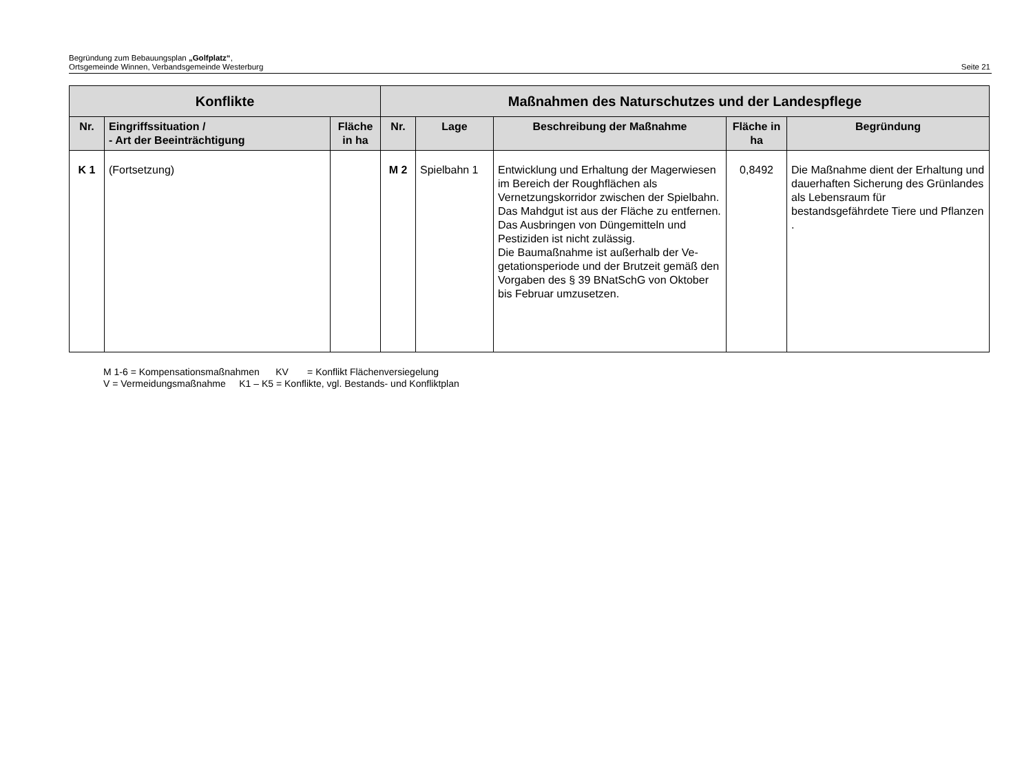Begründung zum Bebauungsplan „Golfplatz“,
Ortsgemeinde Winnen, Verbandsgemeinde Westerburg
Seite 21
| Konflikte | | | Maßnahmen des Naturschutzes und der Landespflege | | | | |
| --- | --- | --- | --- | --- | --- | --- | --- |
| Nr. | Eingriffssituation / - Art der Beeinträchtigung | Fläche in ha | Nr. | Lage | Beschreibung der Maßnahme | Fläche in ha | Begründung |
| K 1 | (Fortsetzung) | | M 2 | Spielbahn 1 | Entwicklung und Erhaltung der Mager­wiesen im Bereich der Roughflächen als Vernetzungskorridor zwischen der Spiel­bahn. Das Mahdgut ist aus der Fläche zu ent­fernen. Das Ausbringen von Düngemitteln und Pestiziden ist nicht zulässig. Die Baumaßnahme ist außerhalb der Ve­getationsperiode und der Brutzeit gemäß den Vorgaben des § 39 BNatSchG von Oktober bis Februar umzusetzen. | 0,8492 | Die Maßnahme dient der Erhaltung und dauerhaften Sicherung des Grünlandes als Lebensraum für bestandsgefährdete Tiere und Pflanzen . |
M 1-6 = Kompensationsmaßnahmen KV = Konflikt Flächenversiegelung
V = Vermeidungsmaßnahme K1 – K5 = Konflikte, vgl. Bestands- und Konfliktplan